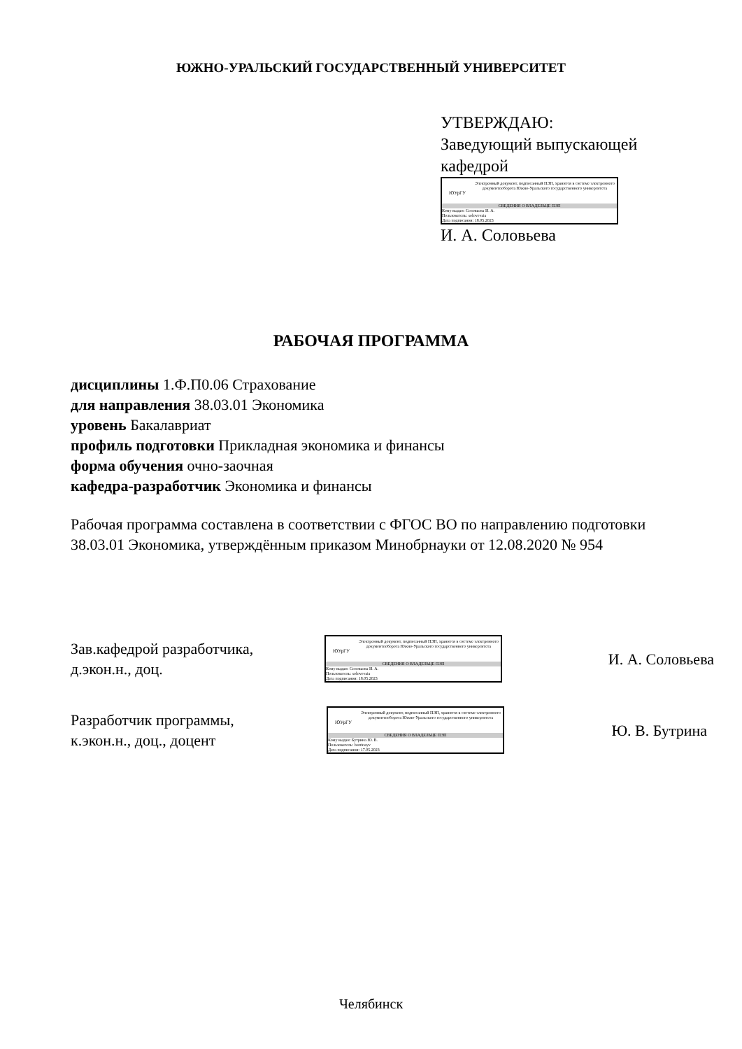ЮЖНО-УРАЛЬСКИЙ ГОСУДАРСТВЕННЫЙ УНИВЕРСИТЕТ
УТВЕРЖДАЮ:
Заведующий выпускающей
кафедрой
ЮУрГУ
Электронный документ, подписанный ПЭП, хранится в системе электронного документооборота Южно-Уральского государственного университета
СВЕДЕНИЯ О ВЛАДЕЛЬЦЕ ПЭП
Кому выдан: Соловьева И. А.
Пользователь: solovevaia
Дата подписания: 18.05.2023
И. А. Соловьева
РАБОЧАЯ ПРОГРАММА
дисциплины 1.Ф.П0.06 Страхование
для направления 38.03.01 Экономика
уровень Бакалавриат
профиль подготовки Прикладная экономика и финансы
форма обучения очно-заочная
кафедра-разработчик Экономика и финансы
Рабочая программа составлена в соответствии с ФГОС ВО по направлению подготовки 38.03.01 Экономика, утверждённым приказом Минобрнауки от 12.08.2020 № 954
Зав.кафедрой разработчика,
д.экон.н., доц.
ЮУрГУ
Электронный документ, подписанный ПЭП, хранится в системе электронного документооборота Южно-Уральского государственного университета
СВЕДЕНИЯ О ВЛАДЕЛЬЦЕ ПЭП
Кому выдан: Соловьева И. А.
Пользователь: solovevaia
Дата подписания: 18.05.2023
И. А. Соловьева
Разработчик программы,
к.экон.н., доц., доцент
ЮУрГУ
Электронный документ, подписанный ПЭП, хранится в системе электронного документооборота Южно-Уральского государственного университета
СВЕДЕНИЯ О ВЛАДЕЛЬЦЕ ПЭП
Кому выдан: Бутрина Ю. В.
Пользователь: butrinayv
Дата подписания: 17.05.2023
Ю. В. Бутрина
Челябинск